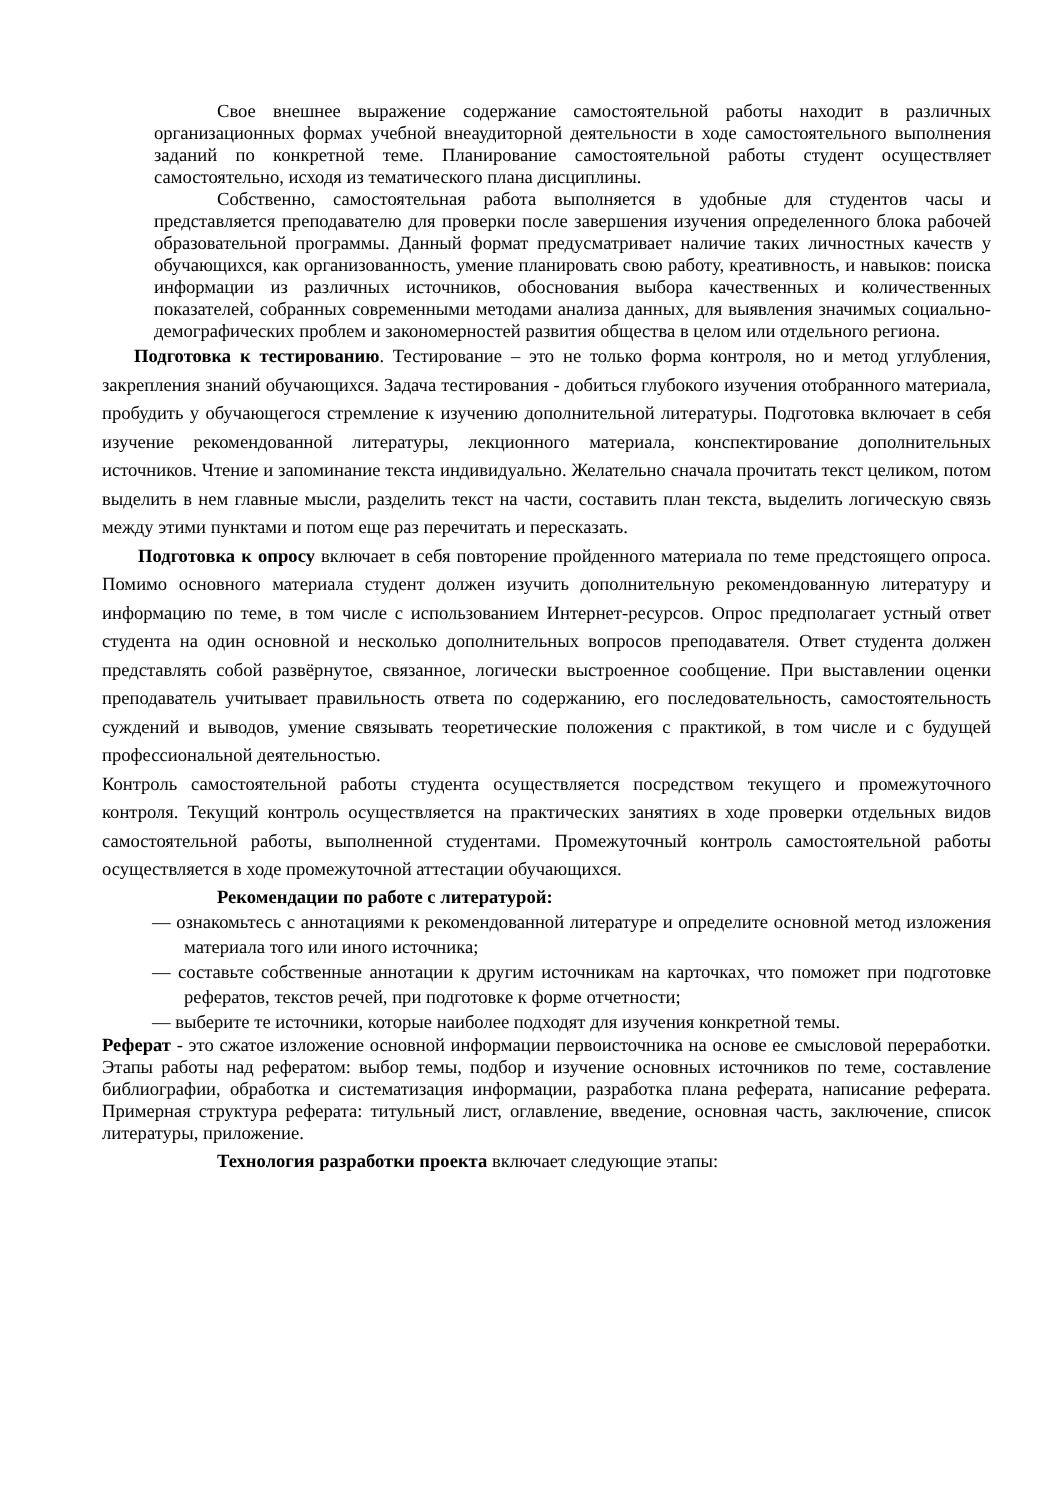Свое внешнее выражение содержание самостоятельной работы находит в различных организационных формах учебной внеаудиторной деятельности в ходе самостоятельного выполнения заданий по конкретной теме. Планирование самостоятельной работы студент осуществляет самостоятельно, исходя из тематического плана дисциплины.
Собственно, самостоятельная работа выполняется в удобные для студентов часы и представляется преподавателю для проверки после завершения изучения определенного блока рабочей образовательной программы. Данный формат предусматривает наличие таких личностных качеств у обучающихся, как организованность, умение планировать свою работу, креативность, и навыков: поиска информации из различных источников, обоснования выбора качественных и количественных показателей, собранных современными методами анализа данных, для выявления значимых социально-демографических проблем и закономерностей развития общества в целом или отдельного региона.
Подготовка к тестированию. Тестирование – это не только форма контроля, но и метод углубления, закрепления знаний обучающихся. Задача тестирования - добиться глубокого изучения отобранного материала, пробудить у обучающегося стремление к изучению дополнительной литературы. Подготовка включает в себя изучение рекомендованной литературы, лекционного материала, конспектирование дополнительных источников. Чтение и запоминание текста индивидуально. Желательно сначала прочитать текст целиком, потом выделить в нем главные мысли, разделить текст на части, составить план текста, выделить логическую связь между этими пунктами и потом еще раз перечитать и пересказать.
Подготовка к опросу включает в себя повторение пройденного материала по теме предстоящего опроса. Помимо основного материала студент должен изучить дополнительную рекомендованную литературу и информацию по теме, в том числе с использованием Интернет-ресурсов. Опрос предполагает устный ответ студента на один основной и несколько дополнительных вопросов преподавателя. Ответ студента должен представлять собой развёрнутое, связанное, логически выстроенное сообщение. При выставлении оценки преподаватель учитывает правильность ответа по содержанию, его последовательность, самостоятельность суждений и выводов, умение связывать теоретические положения с практикой, в том числе и с будущей профессиональной деятельностью.
Контроль самостоятельной работы студента осуществляется посредством текущего и промежуточного контроля. Текущий контроль осуществляется на практических занятиях в ходе проверки отдельных видов самостоятельной работы, выполненной студентами. Промежуточный контроль самостоятельной работы осуществляется в ходе промежуточной аттестации обучающихся.
Рекомендации по работе с литературой:
— ознакомьтесь с аннотациями к рекомендованной литературе и определите основной метод изложения материала того или иного источника;
— составьте собственные аннотации к другим источникам на карточках, что поможет при подготовке рефератов, текстов речей, при подготовке к форме отчетности;
— выберите те источники, которые наиболее подходят для изучения конкретной темы.
Реферат - это сжатое изложение основной информации первоисточника на основе ее смысловой переработки. Этапы работы над рефератом: выбор темы, подбор и изучение основных источников по теме, составление библиографии, обработка и систематизация информации, разработка плана реферата, написание реферата. Примерная структура реферата: титульный лист, оглавление, введение, основная часть, заключение, список литературы, приложение.
Технология разработки проекта включает следующие этапы: